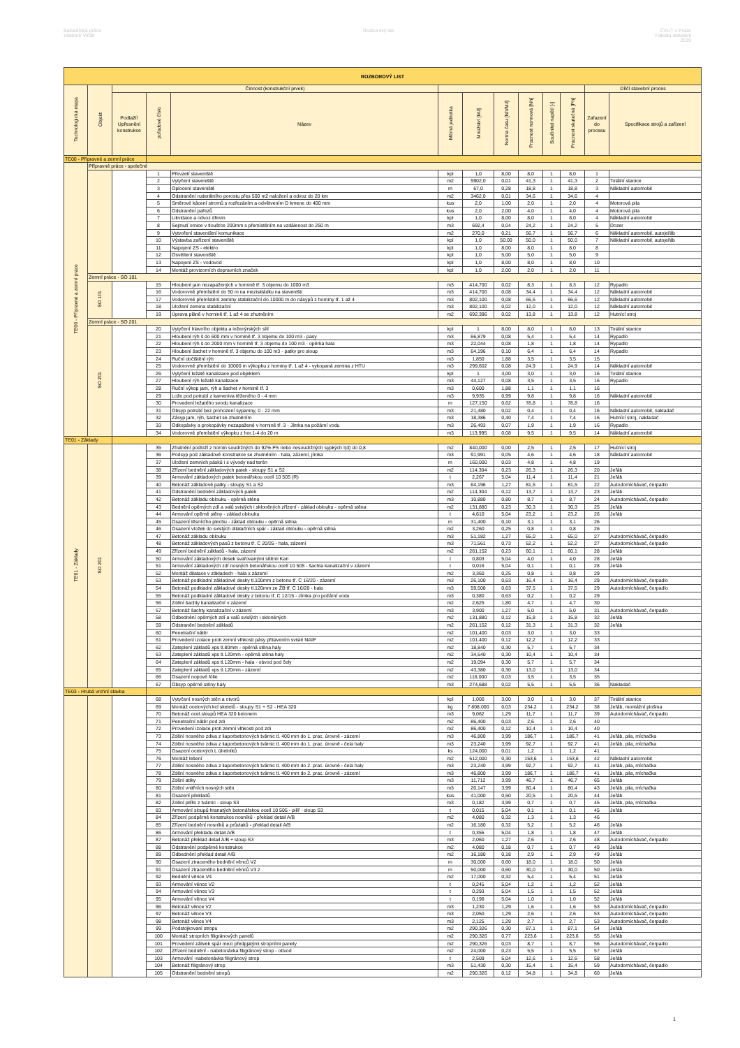Bakalářská práce
Vladimír Vičák
Rozborový list ČVUT v Praze
Fakulta stavební
2019
| ROZBOROVÝ LIST | | | | | | | | | | | | |
| --- | --- | --- | --- | --- | --- | --- | --- | --- | --- | --- | --- | --- |
| Technologická etapa | Objekt | Činnost (konstrukční prvek) | | | | | | | | | Dílčí stavební proces | |
| | | Podlaží/ Upřesnění konstrukce | pořadové číslo | Název | Měrná jednotka | Množství [MJ] | Norma času [Nh/MJ] | Pracnost normová [Nh] | Součinitel napětí [-] | Pracnost skutečná [Ph] | Zařazení do procesu | Specifikace strojů a zařízení |
| TE00 - Přípravné a zemní práce | | | | | | | | | | | | |
| TE00 - Přípravné a zemní práce | Přípravné práce - společné | | | | | | | | | | | |
| | | | 1 | Převzetí staveniště | kpl | 1,0 | 8,00 | 8,0 | 1 | 8,0 | 1 | |
| | | | 2 | Vytyčení staveniště | m2 | 5902,0 | 0,01 | 41,3 | 1 | 41,3 | 2 | Totální stanice |
| | | | 3 | Oplocení staveniště | m | 67,0 | 0,28 | 18,8 | 1 | 18,8 | 3 | Nákladní automobil |
| | | | 4 | Odstranění ruderálního porostu přes 500 m2 naložení a odvoz do 20 km | m2 | 3462,0 | 0,01 | 34,6 | 1 | 34,6 | 4 | |
| | | | 5 | Směrové kácení stromů s rozřezáním a odvětvením D kmene do 400 mm | kus | 2,0 | 1,00 | 2,0 | 1 | 2,0 | 4 | Motorová pila |
| | | | 6 | Odstranění pařezů | kus | 2,0 | 2,00 | 4,0 | 1 | 4,0 | 4 | Motorová pila |
| | | | 7 | Likvidace a odvoz dřevin | kpl | 1,0 | 8,00 | 8,0 | 1 | 8,0 | 4 | Nákladní automobil |
| | | | 8 | Sejmutí ornice v tloušťce 200mm s přemístěním na vzdálenost do 250 m | m3 | 692,4 | 0,04 | 24,2 | 1 | 24,2 | 5 | Dozer |
| | | | 9 | Vytvoření staveništní komunikace | m2 | 270,0 | 0,21 | 56,7 | 1 | 56,7 | 6 | Nákladní automobil, autojeřáb |
| | | | 10 | Výstavba zařízení staveniště | kpl | 1,0 | 50,00 | 50,0 | 1 | 50,0 | 7 | Nákladní automobil, autojeřáb |
| | | | 11 | Napojení ZS - elektro | kpl | 1,0 | 8,00 | 8,0 | 1 | 8,0 | 8 | |
| | | | 12 | Osvětlení staveniště | kpl | 1,0 | 5,00 | 5,0 | 1 | 5,0 | 9 | |
| | | | 13 | Napojení ZS - vodovod | kpl | 1,0 | 8,00 | 8,0 | 1 | 8,0 | 10 | |
| | | | 14 | Montáž provizorních dopravních značek | kpl | 1,0 | 2,00 | 2,0 | 1 | 2,0 | 11 | |
| | Zemní práce - SO 101 | | | | | | | | | | | |
| | SO 101 | | 15 | Hloubení jam nezapažených v hornině tř. 3 objemu do 1000 m3 | m3 | 414,700 | 0,02 | 8,3 | 1 | 8,3 | 12 | Rypadlo |
| | | | 16 | Vodorovné přemístění do 50 m na meziskládku na staveništi | m3 | 414,700 | 0,08 | 34,4 | 1 | 34,4 | 12 | Nákladní automobil |
| | | | 17 | Vodorovné přemístění zeminy stabilizační do 10000 m do násypů z horniny tř. 1 až 4 | m3 | 802,100 | 0,08 | 66,6 | 1 | 66,6 | 12 | Nákladní automobil |
| | | | 18 | Uložení zemina stabilizační | m3 | 802,100 | 0,02 | 12,0 | 1 | 12,0 | 12 | Nákladní automobil |
| | | | 19 | Úprava pláně v hornině tř. 1 až 4 se zhutněním | m2 | 692,396 | 0,02 | 13,8 | 1 | 13,8 | 12 | Hutnící stroj |
| | Zemní práce - SO 201 | | | | | | | | | | | |
| | SO 201 | | 20 | Vytyčení hlavního objektu a inženýrských sítí | kpl | 1 | 8,00 | 8,0 | 1 | 8,0 | 13 | Totální stanice |
| | | | 21 | Hloubení rýh š do 600 mm v hornině tř. 3 objemu do 100 m3 - pasy | m3 | 66,879 | 0,08 | 5,4 | 1 | 5,4 | 14 | Rypadlo |
| | | | 22 | Hloubení rýh š do 2000 mm v hornině tř. 3 objemu do 100 m3 - opěrka hala | m3 | 22,044 | 0,08 | 1,8 | 1 | 1,8 | 14 | Rypadlo |
| | | | 23 | Hloubení šachet v hornině tř. 3 objemu do 100 m3 - patky pro sloup | m3 | 64,196 | 0,10 | 6,4 | 1 | 6,4 | 14 | Rypadlo |
| | | | 24 | Ruční dočištění rýh | m3 | 1,850 | 1,88 | 3,5 | 1 | 3,5 | 15 | |
| | | | 25 | Vodorovné přemístění do 10000 m výkopku z horniny tř. 1 až 4 - vykopaná zemina z HTU | m3 | 299,602 | 0,08 | 24,9 | 1 | 24,9 | 14 | Nákladní automobil |
| | | | 26 | Vytyčení ležaté kanalizace pod objektem | kpl | 1 | 3,00 | 3,0 | 1 | 3,0 | 16 | Totální stanice |
| | | | 27 | Hloubení rýh ležaté kanalizace | m3 | 44,127 | 0,08 | 3,5 | 1 | 3,5 | 16 | Rypadlo |
| | | | 28 | Ruční výkop jam, rýh a šachet v hornině tř. 3 | m3 | 0,600 | 1,88 | 1,1 | 1 | 1,1 | 16 | |
| | | | 29 | Lože pod potrubí z kameniva těženého 0 - 4 mm | m3 | 9,935 | 0,99 | 9,8 | 1 | 9,8 | 16 | Nákladní automobil |
| | | | 30 | Provedení ležatého svodu kanalizace | m | 127,150 | 0,62 | 78,8 | 1 | 78,8 | 16 | |
| | | | 31 | Obsyp potrubí bez prohození sypaniny, 0 - 22 mm | m3 | 21,480 | 0,02 | 0,4 | 1 | 0,4 | 16 | Nákladní automobil, nakladač |
| | | | 32 | Zásyp jam, rýh, šachet se zhutněním | m3 | 18,386 | 0,40 | 7,4 | 1 | 7,4 | 16 | Hutnící stroj, nakladač |
| | | | 33 | Odkopávky a prokopávky nezapažené v hornině tř. 3 - Jímka na požární vodu | m3 | 26,493 | 0,07 | 1,9 | 1 | 1,9 | 16 | Rypadlo |
| | | | 34 | Vodorovné přemístění výkopku z hor.1-4 do 20 m | m3 | 113,995 | 0,08 | 9,5 | 1 | 9,5 | 14 | Nákladní automobil |
| TE01 - Základy | | | | | | | | | | | | |
| TE01 - Základy | SO 201 | | 35 | Zhutnění podloží z hornin soudržných do 92% PS nebo nesoudržných sypkých I(d) do 0,8 | m2 | 840,000 | 0,00 | 2,5 | 1 | 2,5 | 17 | Hutnící stroj |
| | | | 36 | Podsyp pod základové konstrukce se zhutněním - hala, zázemí, jímka | m3 | 91,991 | 0,05 | 4,6 | 1 | 4,6 | 18 | Nákladní automobil |
| | | | 37 | Uložení zemních pásků i s vývody nad terén | m | 160,000 | 0,03 | 4,8 | 1 | 4,8 | 19 | |
| | | | 38 | Zřízení bednění základových patek - sloupy S1 a S2 | m2 | 114,304 | 0,23 | 26,3 | 1 | 26,3 | 20 | Jeřáb |
| | | | 39 | Armování základových patek betonářskou ocelí 10 505 (R) | t | 2,267 | 5,04 | 11,4 | 1 | 11,4 | 21 | Jeřáb |
| | | | 40 | Betonáž základové patky - sloupy S1 a S2 | m3 | 64,196 | 1,27 | 81,5 | 1 | 81,5 | 22 | Autodomíchávač, čerpadlo |
| | | | 41 | Odstranění bednění základových patek | m2 | 114,304 | 0,12 | 13,7 | 1 | 13,7 | 23 | Jeřáb |
| | | | 42 | Betonáž základu oblouku - opěrná stěna | m3 | 10,880 | 0,80 | 8,7 | 1 | 8,7 | 24 | Autodomíchávač, čerpadlo |
| | | | 43 | Bednění opěrných zdí a valů svislých i skloněných zřízení - základ oblouku - opěrná stěna | m2 | 131,880 | 0,23 | 30,3 | 1 | 30,3 | 25 | Jeřáb |
| | | | 44 | Armování opěrné stěny - základ oblouku | t | 4,610 | 5,04 | 23,2 | 1 | 23,2 | 26 | Jeřáb |
| | | | 45 | Osazení těsnícího plechu - základ oblouku - opěrná stěna | m | 31,400 | 0,10 | 3,1 | 1 | 3,1 | 26 | |
| | | | 46 | Osazení vložek do svislých dilatačních spár - základ oblouku - opěrná stěna | m2 | 3,260 | 0,25 | 0,8 | 1 | 0,8 | 26 | |
| | | | 47 | Betonáž základu oblouku | m3 | 51,182 | 1,27 | 65,0 | 1 | 65,0 | 27 | Autodomíchávač, čerpadlo |
| | | | 48 | Betonáž základových pasů z betonu tř. C 20/25 - hala, zázemí | m3 | 71,561 | 0,73 | 52,2 | 1 | 52,2 | 27 | Autodomíchávač, čerpadlo |
| | | | 49 | Zřízení bednění základů - hala, zázemí | m2 | 261,152 | 0,23 | 60,1 | 1 | 60,1 | 28 | Jeřáb |
| | | | 50 | Armování základových desek svařovanými sítěmi Kari | t | 0,803 | 5,04 | 4,0 | 1 | 4,0 | 28 | Jeřáb |
| | | | 51 | Armování základových zdí nosných betonářskou ocelí 10 505 - šachta kanalizační v zázemí | t | 0,016 | 5,04 | 0,1 | 1 | 0,1 | 28 | Jeřáb |
| | | | 52 | Montáž dilatace v základech - hala x zázemí | m2 | 3,360 | 0,25 | 0,8 | 1 | 0,8 | 29 | |
| | | | 53 | Betonáž podkladní základové desky tl.100mm z betonu tř. C 16/20 - zázemí | m3 | 26,100 | 0,63 | 16,4 | 1 | 16,4 | 29 | Autodomíchávač, čerpadlo |
| | | | 54 | Betonáž podkladní základové desky tl.120mm ze ŽB tř. C 16/20 - hala | m3 | 59,508 | 0,63 | 37,5 | 1 | 37,5 | 29 | Autodomíchávač, čerpadlo |
| | | | 55 | Betonáž podkladní základové desky z betonu tř. C 12/15 - Jímka pro požární vodu | m3 | 0,380 | 0,63 | 0,2 | 1 | 0,2 | 29 | |
| | | | 56 | Zdění šachty kanalizační v zázemí | m2 | 2,625 | 1,80 | 4,7 | 1 | 4,7 | 30 | |
| | | | 57 | Betonáž šachty kanalizační v zázemí | m3 | 3,900 | 1,27 | 5,0 | 1 | 5,0 | 31 | Autodomíchávač, čerpadlo |
| | | | 58 | Odbednění opěrných zdí a valů svislých i skloněných | m2 | 131,880 | 0,12 | 15,8 | 1 | 15,8 | 32 | Jeřáb |
| | | | 59 | Odstranění bednění základů | m2 | 261,152 | 0,12 | 31,3 | 1 | 31,3 | 32 | Jeřáb |
| | | | 60 | Penetrační nátěr | m2 | 101,400 | 0,03 | 3,0 | 1 | 3,0 | 33 | |
| | | | 61 | Provedení izolace proti zemní vlhkosti pásy přitavením svislé NAIP | m2 | 101,400 | 0,12 | 12,2 | 1 | 12,2 | 33 | |
| | | | 62 | Zateplení základů xps tl.80mm - opěrná stěna haly | m2 | 18,840 | 0,30 | 5,7 | 1 | 5,7 | 34 | |
| | | | 63 | Zateplení základů xps tl.120mm - opěrná stěna haly | m2 | 34,540 | 0,30 | 10,4 | 1 | 10,4 | 34 | |
| | | | 64 | Zateplení základů xps tl.120mm - hala - obvod pod čely | m2 | 19,094 | 0,30 | 5,7 | 1 | 5,7 | 34 | |
| | | | 65 | Zateplení základů xps tl.120mm - zázemí | m2 | 43,380 | 0,30 | 13,0 | 1 | 13,0 | 34 | |
| | | | 66 | Osazení nopové fólie | m2 | 116,000 | 0,03 | 3,5 | 1 | 3,5 | 35 | |
| | | | 67 | Obsyp opěrné stěny haly | m3 | 274,688 | 0,02 | 5,5 | 1 | 5,5 | 36 | Nakladač |
| TE03 - Hrubá vrchní stavba | | | | | | | | | | | | |
| | | | 68 | Vytyčení nosných stěn a otvorů | kpl | 1,000 | 3,00 | 3,0 | 1 | 3,0 | 37 | Totální stanice |
| | | | 69 | Montáž ocelových kcí skeletů - sloupy S1 + S2 - HEA 320 | kg | 7 808,000 | 0,03 | 234,2 | 1 | 234,2 | 38 | Jeřáb, montážní plošina |
| | | | 70 | Betonáž ocel.sloupů HEA 320 betonem | m3 | 9,062 | 1,29 | 11,7 | 1 | 11,7 | 39 | Autodomíchávač, čerpadlo |
| | | | 71 | Penetrační nátěr pod zdi | m2 | 86,400 | 0,03 | 2,6 | 1 | 2,6 | 40 | |
| | | | 72 | Provedení izolace proti zemní vlhkosti pod zdi | m2 | 86,400 | 0,12 | 10,4 | 1 | 10,4 | 40 | |
| | | | 73 | Zdění nosného zdiva z liaporbetonových tvárnic tl. 400 mm do 1. prac. úrovně - zázemí | m3 | 46,800 | 3,99 | 186,7 | 1 | 186,7 | 41 | Jeřáb, pila, míchačka |
| | | | 74 | Zdění nosného zdiva z liaporbetonových tvárnic tl. 400 mm do 1. prac. úrovně - čela haly | m3 | 23,240 | 3,99 | 92,7 | 1 | 92,7 | 41 | Jeřáb, pila, míchačka |
| | | | 75 | Osazení ocelových L úhelníků | ks | 124,000 | 0,01 | 1,2 | 1 | 1,2 | 41 | |
| | | | 76 | Montáž lešení | m2 | 512,000 | 0,30 | 153,6 | 1 | 153,6 | 42 | Nákladní automobil |
| | | | 77 | Zdění nosného zdiva z liaporbetonových tvárnic tl. 400 mm do 2. prac. úrovně - čela haly | m3 | 23,240 | 3,99 | 92,7 | 1 | 92,7 | 41 | Jeřáb, pila, míchačka |
| | | | 78 | Zdění nosného zdiva z liaporbetonových tvárnic tl. 400 mm do 2. prac. úrovně - zázemí | m3 | 46,800 | 3,99 | 186,7 | 1 | 186,7 | 41 | Jeřáb, pila, míchačka |
| | | | 79 | Zdění atiky | m3 | 11,712 | 3,99 | 46,7 | 1 | 46,7 | 65 | Jeřáb |
| | | | 80 | Zdění vnitřních nosných stěn | m3 | 20,147 | 3,99 | 80,4 | 1 | 80,4 | 43 | Jeřáb, pila, míchačka |
| | | | 81 | Osazení překladů | kus | 41,000 | 0,50 | 20,5 | 1 | 20,5 | 44 | Jeřáb |
| | | | 82 | Zdění pilíře z tvárnic - sloup S3 | m3 | 0,182 | 3,99 | 0,7 | 1 | 0,7 | 45 | Jeřáb, pila, míchačka |
| | | | 83 | Armování sloupů hranatých betonářskou ocelí 10 505 - pilíř - sloup S3 | t | 0,015 | 5,04 | 0,1 | 1 | 0,1 | 45 | Jeřáb |
| | | | 84 | Zřízení podpěrné konstrukce nosníků - překlad detail A/B | m2 | 4,080 | 0,32 | 1,3 | 1 | 1,3 | 46 | |
| | | | 85 | Zřízení bednění nosníků a průvlaků - překlad detail A/B | m2 | 16,180 | 0,32 | 5,2 | 1 | 5,2 | 46 | Jeřáb |
| | | | 86 | Armování překladu detail A/B | t | 0,355 | 5,04 | 1,8 | 1 | 1,8 | 47 | Jeřáb |
| | | | 87 | Betonáž překlad detail A/B + sloup S3 | m3 | 2,060 | 1,27 | 2,6 | 1 | 2,6 | 48 | Autodomíchávač, čerpadlo |
| | | | 88 | Odstranění podpěrné konstrukce | m2 | 4,080 | 0,18 | 0,7 | 1 | 0,7 | 49 | Jeřáb |
| | | | 89 | Odbednění překlad detail A/B | m2 | 16,180 | 0,18 | 2,9 | 1 | 2,9 | 49 | Jeřáb |
| | | | 90 | Osazení ztraceného bednění věnců V2 | m | 30,000 | 0,60 | 18,0 | 1 | 18,0 | 50 | Jeřáb |
| | | | 91 | Osazení ztraceného bednění věnců V3 z | m | 50,000 | 0,60 | 30,0 | 1 | 30,0 | 50 | Jeřáb |
| | | | 92 | Bednění věnce V4 | m2 | 17,000 | 0,32 | 5,4 | 1 | 5,4 | 51 | Jeřáb |
| | | | 93 | Armování věnce V2 | t | 0,245 | 5,04 | 1,2 | 1 | 1,2 | 52 | Jeřáb |
| | | | 94 | Armování věnce V3 | t | 0,293 | 5,04 | 1,5 | 1 | 1,5 | 52 | Jeřáb |
| | | | 95 | Armování věnce V4 | t | 0,198 | 5,04 | 1,0 | 1 | 1,0 | 52 | Jeřáb |
| | | | 96 | Betonáž věnce V2 | m3 | 1,230 | 1,29 | 1,6 | 1 | 1,6 | 53 | Autodomíchávač, čerpadlo |
| | | | 97 | Betonáž věnce V3 | m3 | 2,050 | 1,29 | 2,6 | 1 | 2,6 | 53 | Autodomíchávač, čerpadlo |
| | | | 98 | Betonáž věnce V4 | m3 | 2,125 | 1,29 | 2,7 | 1 | 2,7 | 53 | Autodomíchávač, čerpadlo |
| | | | 99 | Podstojkovaní stropu | m2 | 290,326 | 0,30 | 87,1 | 1 | 87,1 | 54 | Jeřáb |
| | | | 100 | Montáž stropních filigránových panelů | m2 | 290,326 | 0,77 | 223,6 | 1 | 223,6 | 55 | Jeřáb |
| | | | 101 | Provedení zálivek spár mezi předpjatými stropními panely | m2 | 290,326 | 0,03 | 8,7 | 1 | 8,7 | 56 | Autodomíchávač, čerpadlo |
| | | | 102 | Zřízení bednění - nabetonávka filigránový strop - obvod | m2 | 24,000 | 0,23 | 5,5 | 1 | 5,5 | 57 | Jeřáb |
| | | | 103 | Armování -nabetonávka filigránový strop | t | 2,509 | 5,04 | 12,6 | 1 | 12,6 | 58 | Jeřáb |
| | | | 104 | Betonáž filigránový strop | m3 | 51,430 | 0,30 | 15,4 | 1 | 15,4 | 59 | Autodomíchávač, čerpadlo |
| | | | 105 | Odstranění bednění stropů | m2 | 290,326 | 0,12 | 34,8 | 1 | 34,8 | 60 | Jeřáb |
1